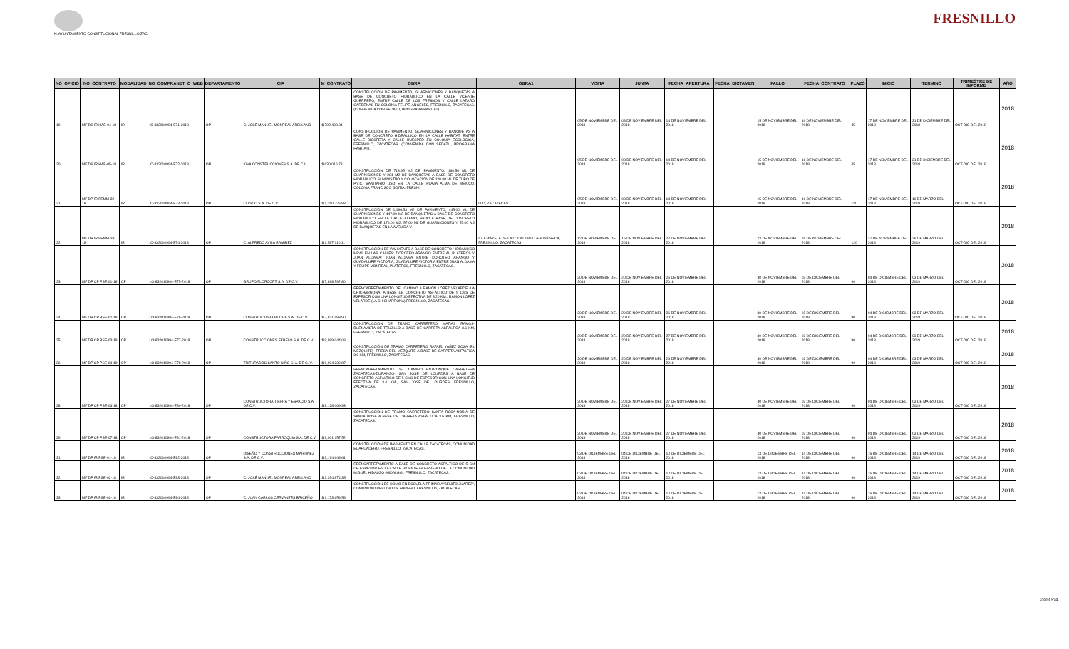H. AYUNTAMIENTO CONSTITUCIONAL FRESNILLO ZAC.
FRESNILLO
| NO_OFICIO | NO_CONTRATO | MODALIDAD | NO_COMPRANET_O_WEB | DEPARTAMENTO | CIA | M_CONTRATO | OBRA | OBRA1 | VISITA | JUNTA | FECHA_APERTURA | FECHA_DICTAMEN | FALLO | FECHA_CONTRATO | PLAZO | INICIO | TERMINO | TRIMESTRE DE INFORME | AÑO |
| --- | --- | --- | --- | --- | --- | --- | --- | --- | --- | --- | --- | --- | --- | --- | --- | --- | --- | --- | --- |
| 19 | MF DS IR HAB-04-18 | IR | IO-832010994-E71-2018 | OP | C. JOSÉ MANUEL MONREAL ARELLANO | $ 792,438.84 | CONSTRUCCIÓN DE PAVIMENTO, GUARNICIONES Y BANQUETAS A BASE DE CONCRETO HIDRÁULICO EN LA CALLE VICENTE GUERRERO, ENTRE CALLE DE LOS FRESNOS Y CALLE LAZARO CARDENAS EN COLONIA FELIPE ÁNGELES, FRESNILLO, ZACATECAS.(CONVENIDA CON SEDATU, PROGRAMA HABITAT) | | 05 DE NOVIEMBRE DEL 2018 | 08 DE NOVIEMBRE DEL 2018 | 14 DE NOVIEMBRE DEL 2018 | | 15 DE NOVIEMBRE DEL 2018 | 16 DE NOVIEMBRE DEL 2018 | 45 | 17 DE NOVIEMBRE DEL 2018 | 31 DE DICIEMBRE DEL 2018 | OCT-DIC DEL 2018 | 2018 |
| 20 | MF DS IR HAB-05-18 | IR | IO-832010994-E72-2018 | OP | KIVA CONSTRUCCIONES S.A. DE C.V. | $ 630,016.78 | CONSTRUCCIÓN DE PAVIMENTO, GUARNICIONES Y BANQUETAS A BASE DE CONCRETO HIDRÁULICO EN LA CALLE HABITAT, ENTRE CALLE BIOSFERA Y CALLE HUESPED EN COLONIA ECOLOGICA, FRESNILLO, ZACATECAS. (CONVENIDA CON SEDATU, PROGRAMA HABITAT). | | 05 DE NOVIEMBRE DEL 2018 | 08 DE NOVIEMBRE DEL 2018 | 14 DE NOVIEMBRE DEL 2018 | | 15 DE NOVIEMBRE DEL 2018 | 16 DE NOVIEMBRE DEL 2018 | 45 | 17 DE NOVIEMBRE DEL 2018 | 31 DE DICIEMBRE DEL 2018 | OCT-DIC DEL 2018 | 2018 |
| 21 | MF DP IR FEMM-32-18 | IR | IO-832010994-E73-2018 | OP | CUISCO S.A. DE C.V. | $ 1,250,725.83 | CONSTRUCCIÓN DE 718.95 M2 DE PAVIMENTO, 160.50 ML DE GUARNICIONES Y 284 M2 DE BANQUETAS A BASE DE CONCRETO HIDRÁULICO, SUMINISTRO Y COLOCACIÓN DE 120.00 ML DE TUBO DE P.V.C. SANITARIO USO EN LA CALLE PLAZA ALMA DE MÉXICO, COLONIA FRANCISCO GOITIA, FRESNI | LLO, ZACATECAS. | 05 DE NOVIEMBRE DEL 2018 | 08 DE NOVIEMBRE DEL 2018 | 14 DE NOVIEMBRE DEL 2018 | | 15 DE NOVIEMBRE DEL 2018 | 16 DE NOVIEMBRE DEL 2018 | 120 | 17 DE NOVIEMBRE DEL 2018 | 16 DE MARZO DEL 2019 | OCT-DIC DEL 2018 | 2018 |
| 22 | MF DP IR FEMM-33-18 | IR | IO-832010994-E74-2018 | OP | C. ALFREDO AVILA RAMIREZ | $ 1,587,110.11 | CONSTRUCCIÓN DE 1,096.53 M2 DE PAVIMENTO, 445.00 ML DE GUARNICIONES Y 447.00 M2 DE BANQUETAS A BASE DE CONCRETO HIDRÁULICO EN LA CALLE ÁLAMO, VADO A BASE DE CONCRETO HIDRÁULICO DE 176.00 M2, 57.00 ML DE GUARNICIONES Y 57.00 M2 DE BANQUETAS EN LA AVENIDA V | ILLA MÁYELA DE LA LOCALIDAD LAGUNA SECA, FRESNILLO, ZACATECAS. | 12 DE NOVIEMBRE DEL 2018 | 15 DE NOVIEMBRE DEL 2018 | 22 DE NOVIEMBRE DEL 2018 | | 23 DE NOVIEMBRE DEL 2018 | 26 DE NOVIEMBRE DEL 2018 | 120 | 27 DE NOVIEMBRE DEL 2018 | 26 DE MARZO DEL 2019 | OCT-DIC DEL 2018 | 2018 |
| 23 | MF DP CP PSE-01-18 | CP | LO-832010994-E75-2018 | OP | GRUPO FLORCORT S.A. DE C.V. | $ 7,898,592.80 | CONSTRUCCION DE PAVIMENTO A BASE DE CONCRETO HIDRAULICO MR40 EN LAS CALLES: DOROTEO ARANGO ENTRE AV PLATEROS Y JUAN ALDAMA; JUAN ALDAMA ENTRE DOROTEO ARANGO Y GUADALUPE VICTORIA; GUADALUPE VICTORIA ENTRE JUAN ALDAMA Y FELIPE MONREAL, PLATEROS, FRESNILLO, ZACATECAS. | | 20 DE NOVIEMBRE DEL 2018 | 20 DE NOVIEMBRE DEL 2018 | 26 DE NOVIEMBRE DEL 2018 | | 30 DE NOVIEMBRE DEL 2018 | 03 DE DICIEMBRE DEL 2018 | 90 | 04 DE DICIEMBRE DEL 2018 | 03 DE MARZO DEL 2019 | OCT-DIC DEL 2018 | 2018 |
| 24 | MF DP CP PSE-02-18 | CP | LO-832010994-E76-2018 | OP | CONSTRUCTORA RUORA S.A. DE C.V. | $ 7,821,983.90 | REENCARPETAMIENTO DEL CAMINO A RAMÓN LÓPEZ VELARDE (LA CHICHARRONA) A BASE DE CONCRETO ASFÁLTICO DE 5 CMS DE ESPESOR CON UNA LONGITUD EFECTIVA DE 3.20 KM., RAMON LOPEZ VELARDE (LA CHICHARRONA) FRESNILLO, ZACATECAS. | | 20 DE NOVIEMBRE DEL 2018 | 20 DE NOVIEMBRE DEL 2018 | 26 DE NOVIEMBRE DEL 2018 | | 30 DE NOVIEMBRE DEL 2018 | 03 DE DICIEMBRE DEL 2018 | 90 | 04 DE DICIEMBRE DEL 2018 | 03 DE MARZO DEL 2019 | OCT-DIC DEL 2018 | 2018 |
| 25 | MF DP CP PSE-03-18 | CP | LO-832010994-E77-2018 | OP | CONSTRUCCIONES EKBELO S.A. DE C.V. | $ 9,999,044.08 | CONSTRUCCION DE TRAMO CARRETERO MATIAS RAMOS-BUENAVISTA DE TRUJILLO A BASE DE CARPETA ASFÁLTICA 3.6 KM, FRESNILLO, ZACATECAS. | | 20 DE NOVIEMBRE DEL 2018 | 20 DE NOVIEMBRE DEL 2018 | 27 DE NOVIEMBRE DEL 2018 | | 30 DE NOVIEMBRE DEL 2018 | 03 DE DICIEMBRE DEL 2018 | 90 | 04 DE DICIEMBRE DEL 2018 | 03 DE MARZO DEL 2019 | OCT-DIC DEL 2018 | 2018 |
| 26 | MF DP CP PSE-04-18 | CP | LO-832010994-E78-2018 | OP | TRITURADOS SANTO NIÑO S. A. DE C. V. | $ 9,994,239.87 | CONSTRUCCIÓN DE TRAMO CARRETERO RAFAEL YAÑEZ SOSA (EL MEZQUITE)- PRESA DEL MEZQUITE A BASE DE CARPETA ASFÁLTICA 3.6 KM, FRESNILLO, ZACATECAS. | | 20 DE NOVIEMBRE DEL 2018 | 20 DE NOVIEMBRE DEL 2018 | 26 DE NOVIEMBRE DEL 2018 | | 30 DE NOVIEMBRE DEL 2018 | 03 DE DICIEMBRE DEL 2018 | 90 | 04 DE DICIEMBRE DEL 2018 | 03 DE MARZO DEL 2019 | OCT-DIC DEL 2018 | 2018 |
| 28 | MF DP CP PSE-06-18 | CP | LO-832010994-E80-2018 | OP | CONSTRUCTORA TIERRA Y ESPACIO S,A, DE C.V. | $ 8,128,069.93 | REENCARPETAMIENTO DEL CAMINO ENTRONQUE CARRETERA ZACATECAS-DURANGO- SAN JOSÉ DE LOURDES A BASE DE CONCRETO ASFÁLTICO DE 5 CMS DE ESPESOR CON UNA LONGITUD EFECTIVA DE 3.4 KM., SAN JOSE DE LOURDES, FRESNILLO, ZACATECAS. | | 20 DE NOVIEMBRE DEL 2018 | 20 DE NOVIEMBRE DEL 2018 | 27 DE NOVIEMBRE DEL 2018 | | 30 DE NOVIEMBRE DEL 2018 | 03 DE DICIEMBRE DEL 2018 | 90 | 04 DE DICIEMBRE DEL 2018 | 03 DE MARZO DEL 2019 | OCT-DIC DEL 2018 | 2018 |
| 29 | MF DP CP PSE-07-18 | CP | LO-832010994-E81-2018 | OP | CONSTRUCTORA PARROQUIA S.A. DE C.V. | $ 9,001,157.52 | CONSTRUCCION DE TRAMO CARRETERO SANTA ROSA-NORIA DE SANTA ROSA A BASE DE CARPETA ASFÁLTICA 3.6 KM, FRESNILLO, ZACATECAS. | | 20 DE NOVIEMBRE DEL 2018 | 20 DE NOVIEMBRE DEL 2018 | 27 DE NOVIEMBRE DEL 2018 | | 30 DE NOVIEMBRE DEL 2018 | 03 DE DICIEMBRE DEL 2018 | 90 | 04 DE DICIEMBRE DEL 2018 | 03 DE MARZO DEL 2019 | OCT-DIC DEL 2018 | 2018 |
| 31 | MF DP IR PSE-01-18 | IR | IO-832010994-E82-2018 | OP | DISEÑO Y CONSTRUCCIONES MARTINEZ S.A. DE C.V. | $ 3,194,648.61 | CONSTRUCCIÓN DE PAVIMENTO EN CALLE ZACATECAS, COMUNIDAD EL AHUADERO, FRESNILLO, ZACATECAS. | | 03 DE DICIEMBRE DEL 2018 | 04 DE DICIEMBRE DEL 2018 | 10 DE DICIEMBRE DEL 2018 | | 13 DE DICIEMBRE DEL 2018 | 14 DE DICIEMBRE DEL 2018 | 90 | 15 DE DICIEMBRE DEL 2018 | 14 DE MARZO DEL 2019 | OCT-DIC DEL 2018 | 2018 |
| 32 | MF DP IR PSE-02-18 | IR | IO-832010994-E83-2018 | OP | C. JOSÉ MANUEL MONREAL ARELLANO | $ 2,354,874.35 | REENCARPETAMIENTO A BASE DE CONCRETO ASFÁLTICO DE 5 CM DE ESPESOR EN LA CALLE VICENTE GUERRERO DE LA COMUNIDAD MIGUEL HIDALGO (HIDALGO), FRESNILLO, ZACATECAS. | | 03 DE DICIEMBRE DEL 2018 | 04 DE DICIEMBRE DEL 2018 | 10 DE DICIEMBRE DEL 2018 | | 13 DE DICIEMBRE DEL 2018 | 14 DE DICIEMBRE DEL 2018 | 90 | 15 DE DICIEMBRE DEL 2018 | 14 DE MARZO DEL 2019 | OCT-DIC DEL 2018 | 2018 |
| 33 | MF DP IR PSE-03-18 | IR | IO-832010994-E84-2018 | OP | C. JUAN CARLOS CERVANTES BRICEÑO | $ 1,173,659.58 | CONSTRUCCIÓN DE DOMO EN ESCUELA PRIMARIA"BENITO JUAREZ", COMUNIDAD REFUGIO DE ABREGO, FRESNILLO, ZACATECAS. | | 03 DE DICIEMBRE DEL 2018 | 04 DE DICIEMBRE DEL 2018 | 10 DE DICIEMBRE DEL 2018 | | 13 DE DICIEMBRE DEL 2018 | 14 DE DICIEMBRE DEL 2018 | 90 | 15 DE DICIEMBRE DEL 2018 | 14 DE MARZO DEL 2019 | OCT-DIC DEL 2018 | 2018 |
2 de 4 Pag.